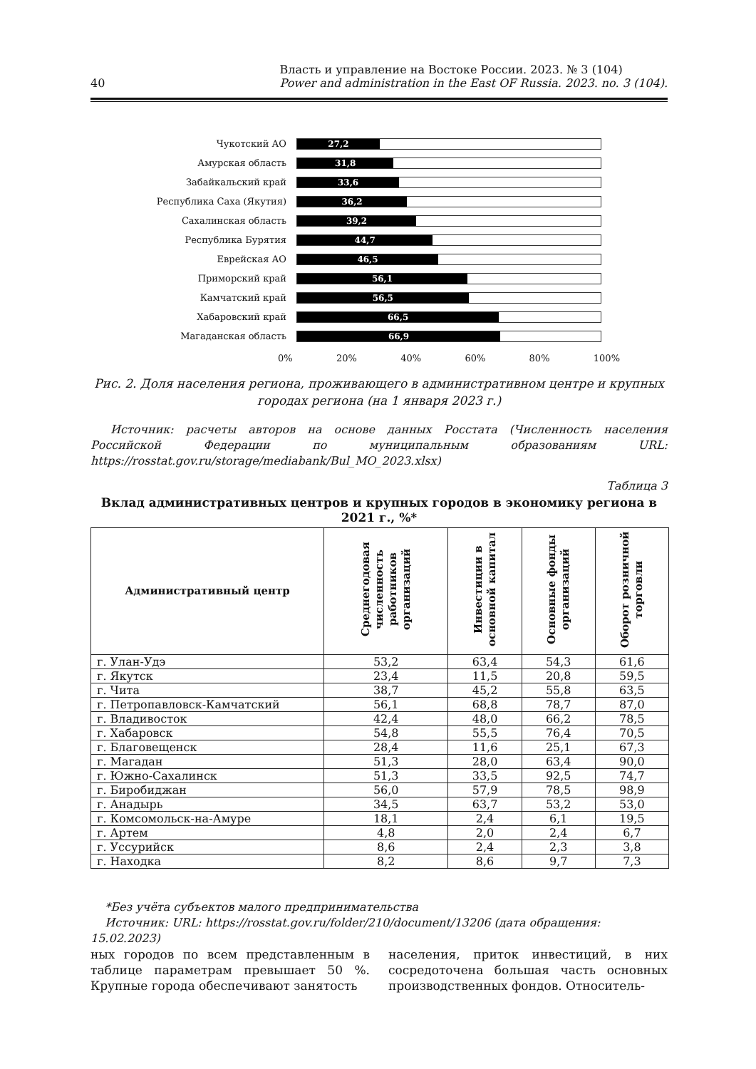40 Власть и управление на Востоке России. 2023. № 3 (104)
Power and administration in the East OF Russia. 2023. no. 3 (104).
Чукотский АО
27,2
Амурская область
31,8
Забайкальский край
33,6
Республика Саха (Якутия)
36,2
Сахалинская область
39,2
Республика Бурятия
44,7
Еврейская АО
46,5
Приморский край
56,1
Камчатский край
56,5
Хабаровский край
66,5
Магаданская область
66,9
0% 20% 40% 60% 80% 100%
Рис. 2. Доля населения региона, проживающего в административном центре и крупных городах региона (на 1 января 2023 г.)
Источник: расчеты авторов на основе данных Росстата (Численность населения Российской Федерации по муниципальным образованиям URL: https://rosstat.gov.ru/storage/mediabank/Bul_MO_2023.xlsx)
Таблица 3
Вклад административных центров и крупных городов в экономику региона в 2021 г., %*
| Административный центр | Среднегодовая численность работников организаций | Инвестиции в основной капитал | Основные фонды организаций | Оборот розничной торговли |
| --- | --- | --- | --- | --- |
| г. Улан-Удэ | 53,2 | 63,4 | 54,3 | 61,6 |
| г. Якутск | 23,4 | 11,5 | 20,8 | 59,5 |
| г. Чита | 38,7 | 45,2 | 55,8 | 63,5 |
| г. Петропавловск-Камчатский | 56,1 | 68,8 | 78,7 | 87,0 |
| г. Владивосток | 42,4 | 48,0 | 66,2 | 78,5 |
| г. Хабаровск | 54,8 | 55,5 | 76,4 | 70,5 |
| г. Благовещенск | 28,4 | 11,6 | 25,1 | 67,3 |
| г. Магадан | 51,3 | 28,0 | 63,4 | 90,0 |
| г. Южно-Сахалинск | 51,3 | 33,5 | 92,5 | 74,7 |
| г. Биробиджан | 56,0 | 57,9 | 78,5 | 98,9 |
| г. Анадырь | 34,5 | 63,7 | 53,2 | 53,0 |
| г. Комсомольск-на-Амуре | 18,1 | 2,4 | 6,1 | 19,5 |
| г. Артем | 4,8 | 2,0 | 2,4 | 6,7 |
| г. Уссурийск | 8,6 | 2,4 | 2,3 | 3,8 |
| г. Находка | 8,2 | 8,6 | 9,7 | 7,3 |
*Без учёта субъектов малого предпринимательства
Источник: URL: https://rosstat.gov.ru/folder/210/document/13206 (дата обращения: 15.02.2023)
ных городов по всем представленным в таблице параметрам превышает 50 %. Крупные города обеспечивают занятость
населения, приток инвестиций, в них сосредоточена большая часть основных производственных фондов. Относитель-